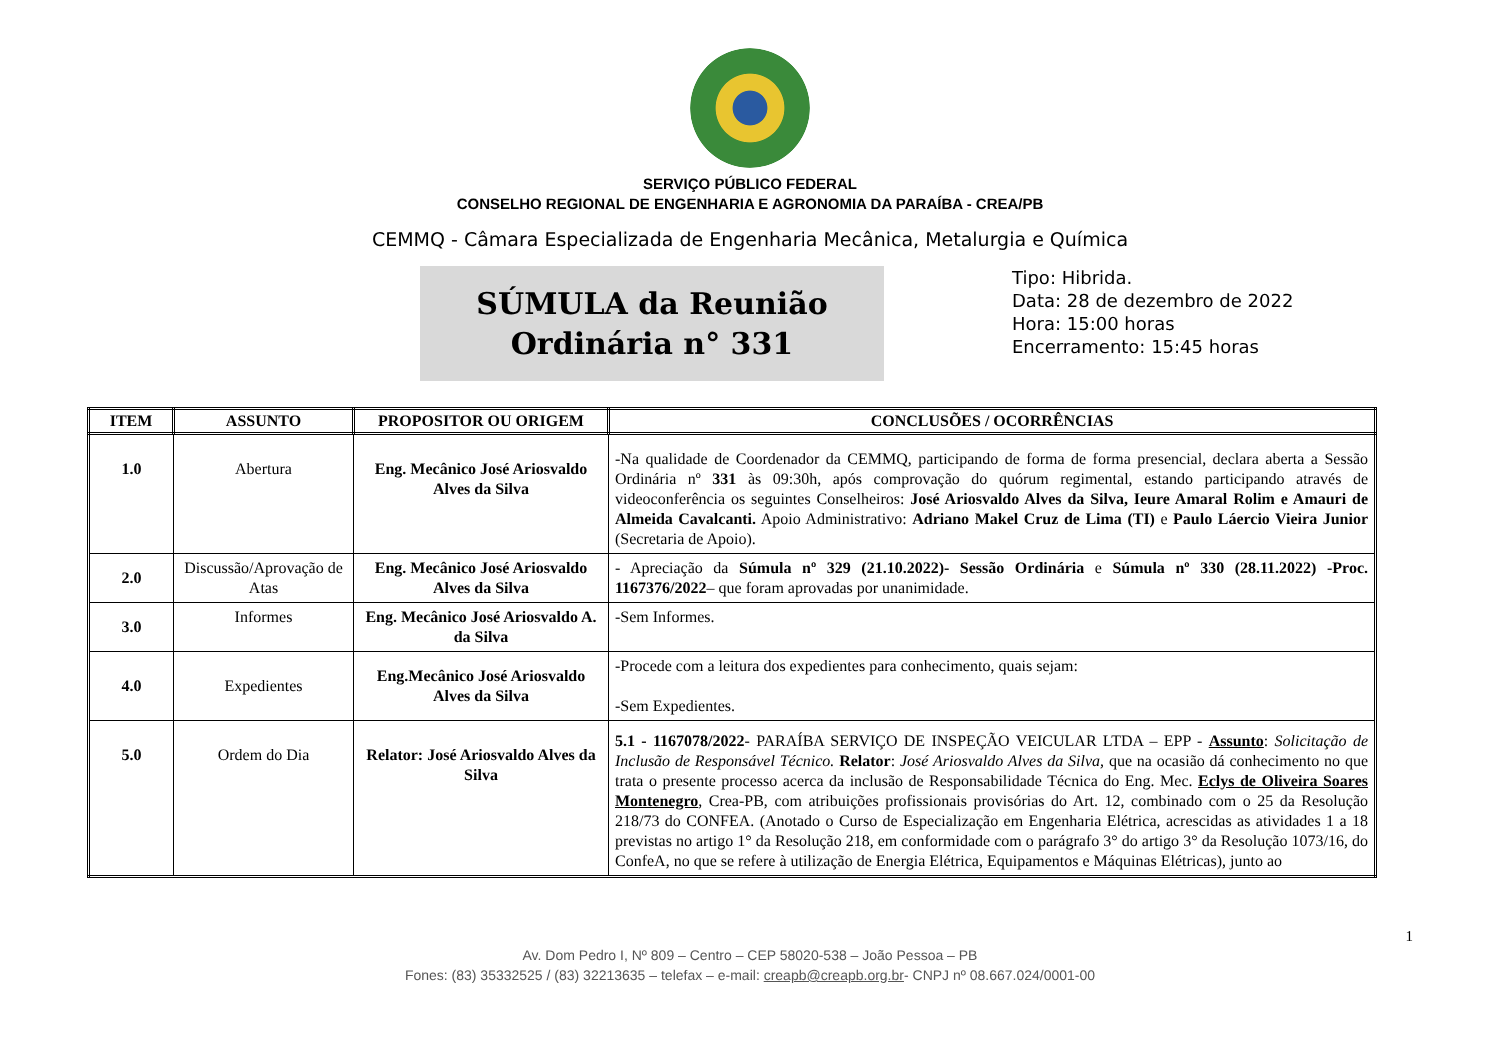SERVIÇO PÚBLICO FEDERAL
CONSELHO REGIONAL DE ENGENHARIA E AGRONOMIA DA PARAÍBA - CREA/PB
CEMMQ - Câmara Especializada de Engenharia Mecânica, Metalurgia e Química
SÚMULA da Reunião
Ordinária n° 331
Tipo: Hibrida.
Data: 28 de dezembro de 2022
Hora: 15:00 horas
Encerramento: 15:45 horas
| ITEM | ASSUNTO | PROPOSITOR OU ORIGEM | CONCLUSÕES / OCORRÊNCIAS |
| --- | --- | --- | --- |
| 1.0 | Abertura | Eng. Mecânico José Ariosvaldo Alves da Silva | -Na qualidade de Coordenador da CEMMQ, participando de forma de forma presencial, declara aberta a Sessão Ordinária nº 331 às 09:30h, após comprovação do quórum regimental, estando participando através de videoconferência os seguintes Conselheiros: José Ariosvaldo Alves da Silva, Ieure Amaral Rolim e Amauri de Almeida Cavalcanti. Apoio Administrativo: Adriano Makel Cruz de Lima (TI) e Paulo Láercio Vieira Junior (Secretaria de Apoio). |
| 2.0 | Discussão/Aprovação de Atas | Eng. Mecânico José Ariosvaldo Alves da Silva | - Apreciação da Súmula nº 329 (21.10.2022)- Sessão Ordinária e Súmula nº 330 (28.11.2022) -Proc. 1167376/2022 – que foram aprovadas por unanimidade. |
| 3.0 | Informes | Eng. Mecânico José Ariosvaldo A. da Silva | -Sem Informes. |
| 4.0 | Expedientes | Eng.Mecânico José Ariosvaldo Alves da Silva | -Procede com a leitura dos expedientes para conhecimento, quais sejam: -Sem Expedientes. |
| 5.0 | Ordem do Dia | Relator: José Ariosvaldo Alves da Silva | 5.1 - 1167078/2022 - PARAÍBA SERVIÇO DE INSPEÇÃO VEICULAR LTDA – EPP - Assunto : Solicitação de Inclusão de Responsável Técnico. Relator : José Ariosvaldo Alves da Silva, que na ocasião dá conhecimento no que trata o presente processo acerca da inclusão de Responsabilidade Técnica do Eng. Mec. Eclys de Oliveira Soares Montenegro , Crea-PB, com atribuições profissionais provisórias do Art. 12, combinado com o 25 da Resolução 218/73 do CONFEA. (Anotado o Curso de Especialização em Engenharia Elétrica, acrescidas as atividades 1 a 18 previstas no artigo 1° da Resolução 218, em conformidade com o parágrafo 3° do artigo 3° da Resolução 1073/16, do ConfeA, no que se refere à utilização de Energia Elétrica, Equipamentos e Máquinas Elétricas), junto ao |
1
Av. Dom Pedro I, Nº 809 – Centro – CEP 58020-538 – João Pessoa – PB
Fones: (83) 35332525 / (83) 32213635 – telefax – e-mail: creapb@creapb.org.br- CNPJ nº 08.667.024/0001-00